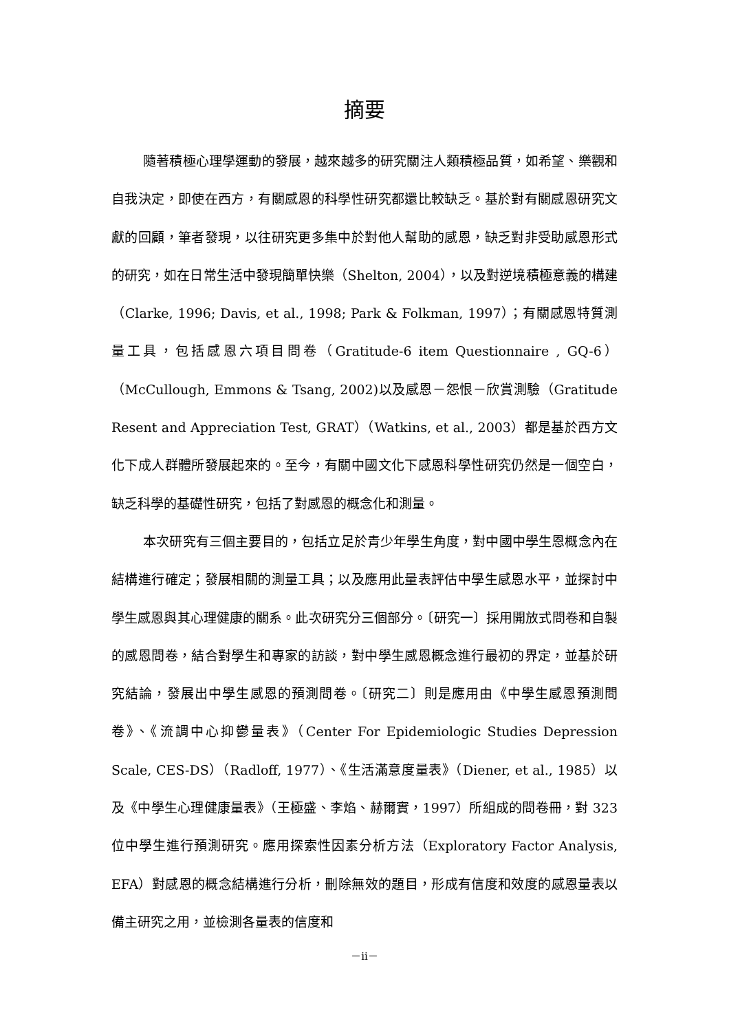摘要
隨著積極心理學運動的發展，越來越多的研究關注人類積極品質，如希望、樂觀和自我決定，即使在西方，有關感恩的科學性研究都還比較缺乏。基於對有關感恩研究文獻的回顧，筆者發現，以往研究更多集中於對他人幫助的感恩，缺乏對非受助感恩形式的研究，如在日常生活中發現簡單快樂（Shelton, 2004），以及對逆境積極意義的構建（Clarke, 1996; Davis, et al., 1998; Park & Folkman, 1997）；有關感恩特質測量工具，包括感恩六項目問卷（Gratitude-6 item Questionnaire , GQ-6）（McCullough, Emmons & Tsang, 2002)以及感恩－怨恨－欣賞測驗（Gratitude Resent and Appreciation Test, GRAT）（Watkins, et al., 2003）都是基於西方文化下成人群體所發展起來的。至今，有關中國文化下感恩科學性研究仍然是一個空白，缺乏科學的基礎性研究，包括了對感恩的概念化和測量。
本次研究有三個主要目的，包括立足於青少年學生角度，對中國中學生恩概念內在結構進行確定；發展相關的測量工具；以及應用此量表評估中學生感恩水平，並探討中學生感恩與其心理健康的關系。此次研究分三個部分。〔研究一〕採用開放式問卷和自製的感恩問卷，結合對學生和專家的訪談，對中學生感恩概念進行最初的界定，並基於研究結論，發展出中學生感恩的預測問卷。〔研究二〕則是應用由《中學生感恩預測問卷》、《流調中心抑鬱量表》（Center For Epidemiologic Studies Depression Scale, CES-DS）（Radloff, 1977）、《生活滿意度量表》（Diener, et al., 1985）以及《中學生心理健康量表》（王極盛、李焰、赫爾實，1997）所組成的問卷冊，對 323 位中學生進行預測研究。應用探索性因素分析方法（Exploratory Factor Analysis, EFA）對感恩的概念結構進行分析，刪除無效的題目，形成有信度和效度的感恩量表以備主研究之用，並檢測各量表的信度和
－ii－